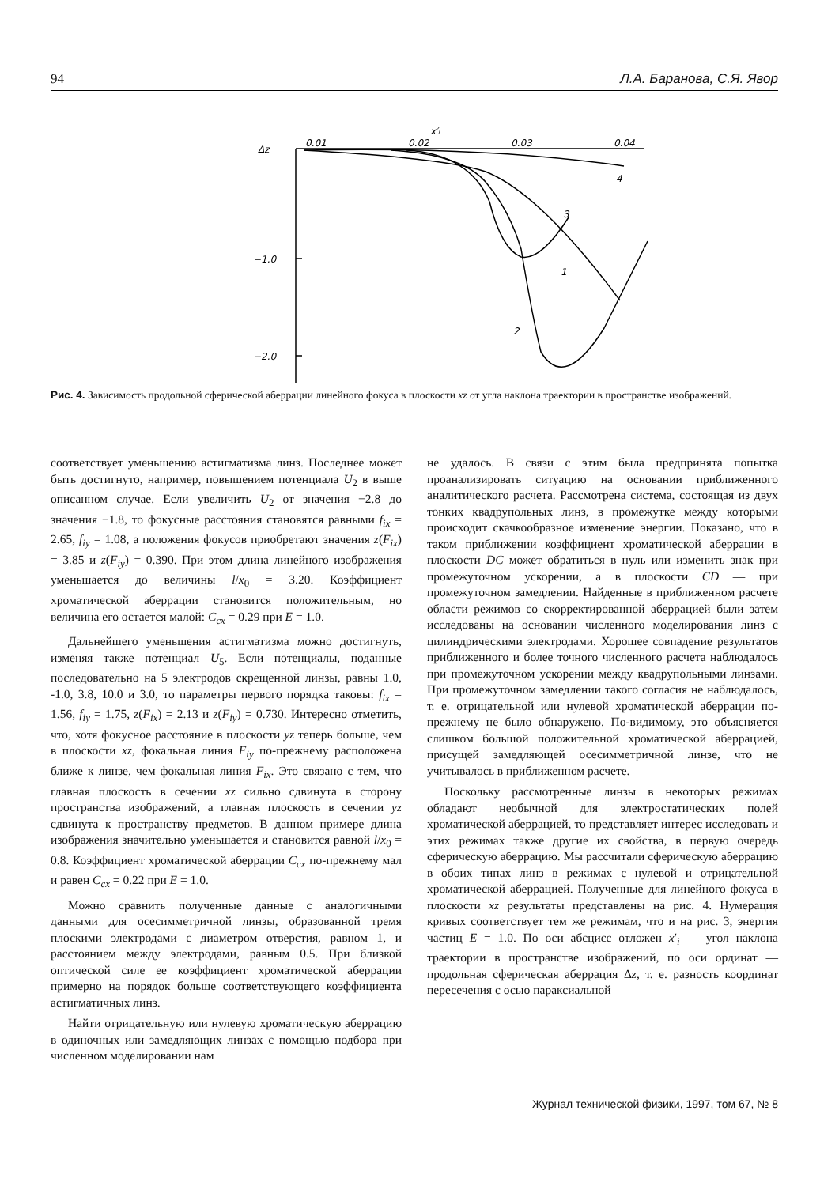94 Л.А. Баранова, С.Я. Явор
x′ᵢ
Δz
0.01
0.02
0.03
0.04
−1.0
−2.0
4
3
1
2
Рис. 4. Зависимость продольной сферической аберрации линейного фокуса в плоскости xz от угла наклона траектории в пространстве изображений.
соответствует уменьшению астигматизма линз. Последнее может быть достигнуто, например, повышением потенциала U<sub>2</sub> в выше описанном случае. Если увеличить U<sub>2</sub> от значения −2.8 до значения −1.8, то фокусные расстояния становятся равными f<sub>ix</sub> = 2.65, f<sub>iy</sub> = 1.08, а положения фокусов приобретают значения z(F<sub>ix</sub>) = 3.85 и z(F<sub>iy</sub>) = 0.390. При этом длина линейного изображения уменьшается до величины l/x<sub>0</sub> = 3.20. Коэффициент хроматической аберрации становится положительным, но величина его остается малой: C<sub>cx</sub> = 0.29 при E = 1.0.
Дальнейшего уменьшения астигматизма можно достигнуть, изменяя также потенциал U<sub>5</sub>. Если потенциалы, поданные последовательно на 5 электродов скрещенной линзы, равны 1.0, -1.0, 3.8, 10.0 и 3.0, то параметры первого порядка таковы: f<sub>ix</sub> = 1.56, f<sub>iy</sub> = 1.75, z(F<sub>ix</sub>) = 2.13 и z(F<sub>iy</sub>) = 0.730. Интересно отметить, что, хотя фокусное расстояние в плоскости yz теперь больше, чем в плоскости xz, фокальная линия F<sub>iy</sub> по-прежнему расположена ближе к линзе, чем фокальная линия F<sub>ix</sub>. Это связано с тем, что главная плоскость в сечении xz сильно сдвинута в сторону пространства изображений, а главная плоскость в сечении yz сдвинута к пространству предметов. В данном примере длина изображения значительно уменьшается и становится равной l/x<sub>0</sub> = 0.8. Коэффициент хроматической аберрации C<sub>cx</sub> по-прежнему мал и равен C<sub>cx</sub> = 0.22 при E = 1.0.
Можно сравнить полученные данные с аналогичными данными для осесимметричной линзы, образованной тремя плоскими электродами с диаметром отверстия, равном 1, и расстоянием между электродами, равным 0.5. При близкой оптической силе ее коэффициент хроматической аберрации примерно на порядок больше соответствующего коэффициента астигматичных линз.
Найти отрицательную или нулевую хроматическую аберрацию в одиночных или замедляющих линзах с помощью подбора при численном моделировании нам
не удалось. В связи с этим была предпринята попытка проанализировать ситуацию на основании приближенного аналитического расчета. Рассмотрена система, состоящая из двух тонких квадрупольных линз, в промежутке между которыми происходит скачкообразное изменение энергии. Показано, что в таком приближении коэффициент хроматической аберрации в плоскости DC может обратиться в нуль или изменить знак при промежуточном ускорении, а в плоскости CD — при промежуточном замедлении. Найденные в приближенном расчете области режимов со скорректированной аберрацией были затем исследованы на основании численного моделирования линз с цилиндрическими электродами. Хорошее совпадение результатов приближенного и более точного численного расчета наблюдалось при промежуточном ускорении между квадрупольными линзами. При промежуточном замедлении такого согласия не наблюдалось, т. е. отрицательной или нулевой хроматической аберрации по-прежнему не было обнаружено. По-видимому, это объясняется слишком большой положительной хроматической аберрацией, присущей замедляющей осесимметричной линзе, что не учитывалось в приближенном расчете.
Поскольку рассмотренные линзы в некоторых режимах обладают необычной для электростатических полей хроматической аберрацией, то представляет интерес исследовать и этих режимах также другие их свойства, в первую очередь сферическую аберрацию. Мы рассчитали сферическую аберрацию в обоих типах линз в режимах с нулевой и отрицательной хроматической аберрацией. Полученные для линейного фокуса в плоскости xz результаты представлены на рис. 4. Нумерация кривых соответствует тем же режимам, что и на рис. 3, энергия частиц E = 1.0. По оси абсцисс отложен x′<sub>i</sub> — угол наклона траектории в пространстве изображений, по оси ординат — продольная сферическая аберрация Δz, т. е. разность координат пересечения с осью параксиальной
Журнал технической физики, 1997, том 67, № 8